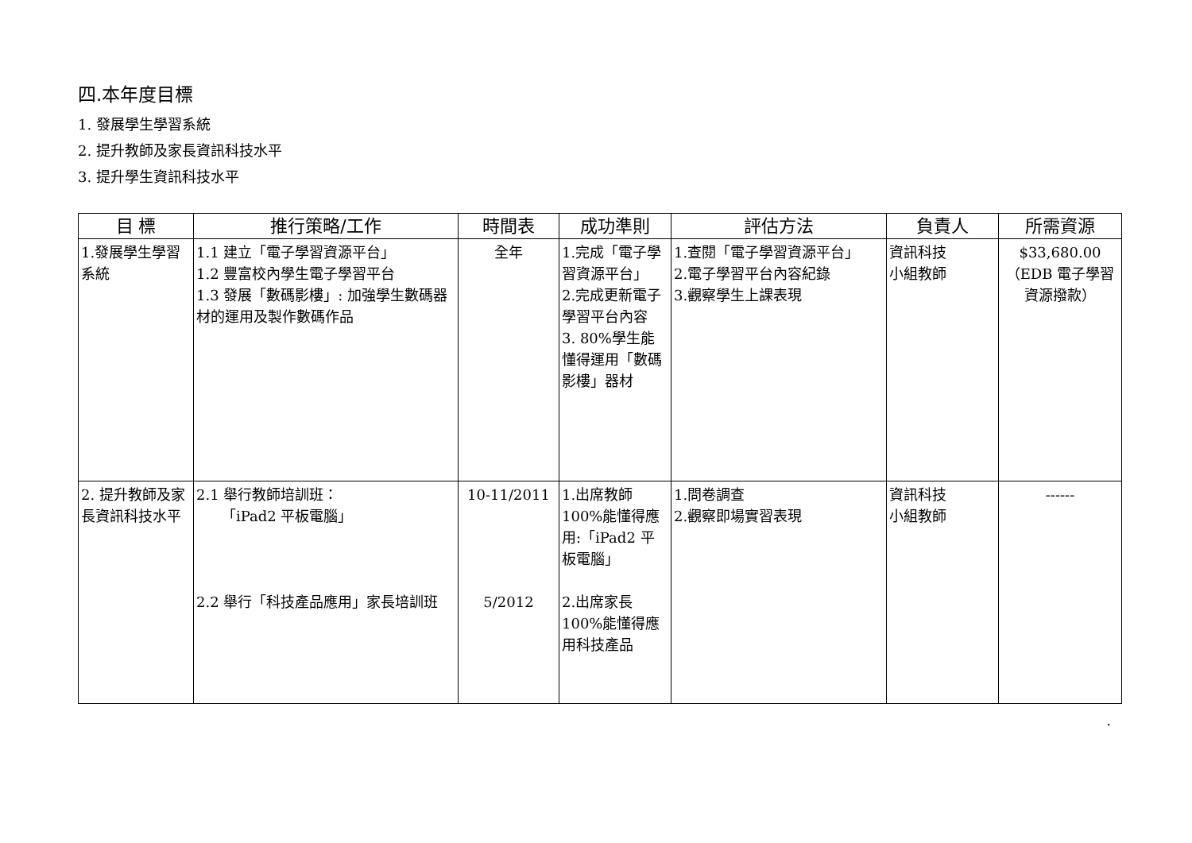四.本年度目標
1. 發展學生學習系統
2. 提升教師及家長資訊科技水平
3. 提升學生資訊科技水平
| 目 標 | 推行策略/工作 | 時間表 | 成功準則 | 評估方法 | 負責人 | 所需資源 |
| --- | --- | --- | --- | --- | --- | --- |
| 1.發展學生學習系統 | 1.1 建立「電子學習資源平台」 1.2 豐富校內學生電子學習平台 1.3 發展「數碼影樓」: 加強學生數碼器材的運用及製作數碼作品 | 全年 | 1.完成「電子學習資源平台」 2.完成更新電子學習平台內容 3. 80%學生能懂得運用「數碼影樓」器材 | 1.查閱「電子學習資源平台」 2.電子學習平台內容紀錄 3.觀察學生上課表現 | 資訊科技 小組教師 | $33,680.00 （EDB 電子學習資源撥款） |
| 2. 提升教師及家長資訊科技水平 | 2.1 舉行教師培訓班： 「iPad2 平板電腦」 2.2 舉行「科技產品應用」家長培訓班 | 10-11/2011 5/2012 | 1.出席教師 100%能懂得應用:「iPad2 平板電腦」 2.出席家長 100%能懂得應用科技產品 | 1.問卷調查 2.觀察即場實習表現 | 資訊科技 小組教師 | ------ |
.